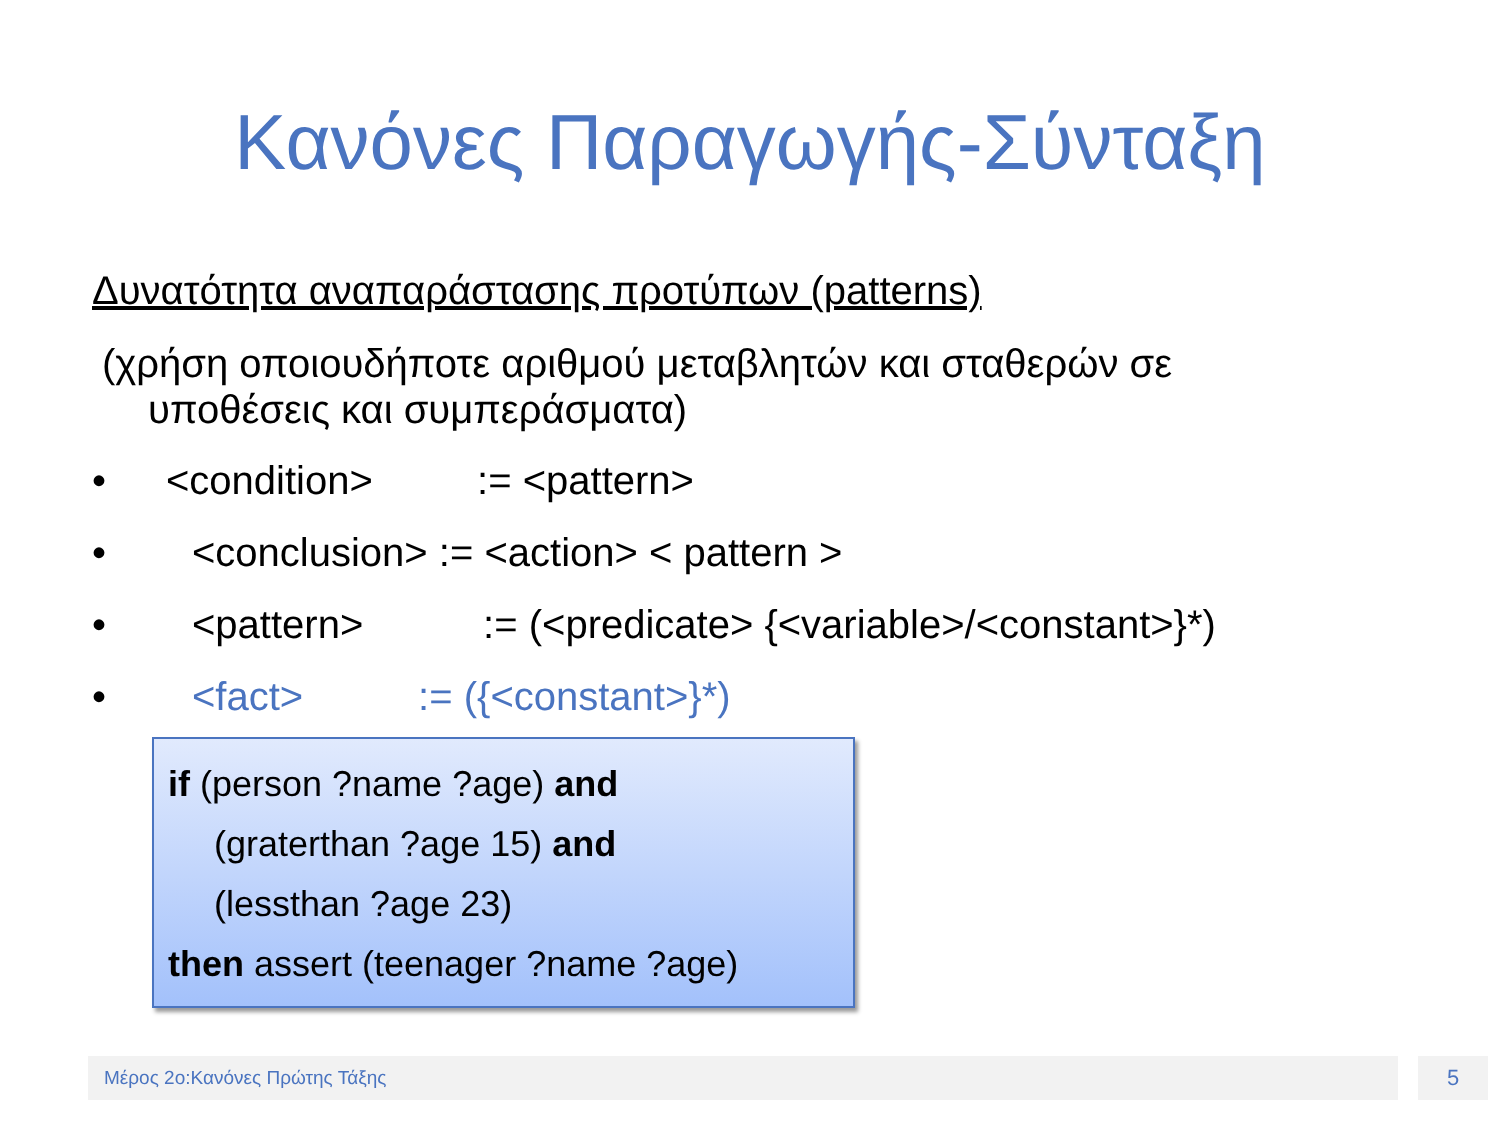Κανόνες Παραγωγής-Σύνταξη
Δυνατότητα αναπαράστασης προτύπων (patterns)
(χρήση οποιουδήποτε αριθμού μεταβλητών και σταθερών σε
υποθέσεις και συμπεράσματα)
• <condition> := <pattern>
• <conclusion> := <action> < pattern >
• <pattern> := (<predicate> {<variable>/<constant>}*)
• <fact> := ({<constant>}*)
if (person ?name ?age) and
(graterthan ?age 15) and
(lessthan ?age 23)
then assert (teenager ?name ?age)
Μέρος 2ο:Κανόνες Πρώτης Τάξης 5